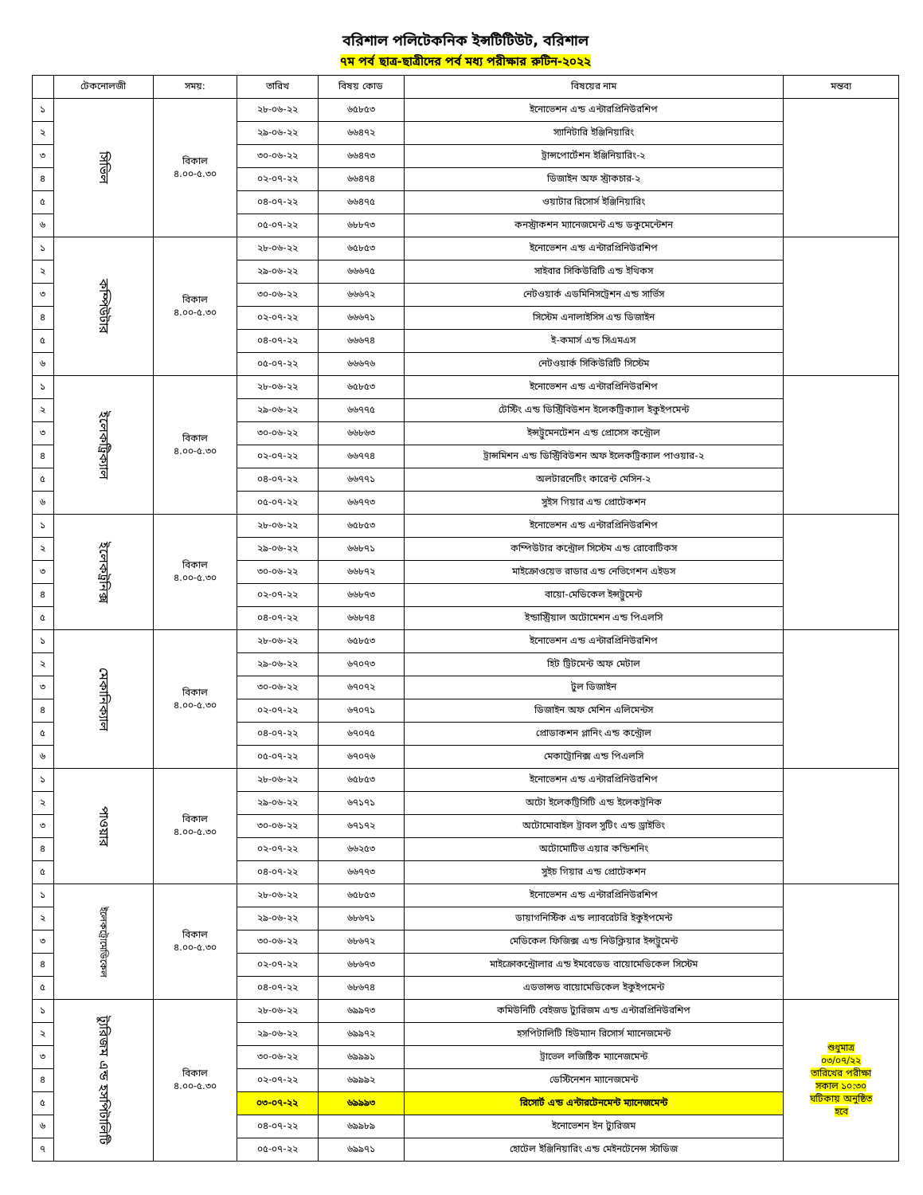বরিশাল পলিটেকনিক ইন্সটিটিউট, বরিশাল
৭ম পর্ব ছাত্র-ছাত্রীদের পর্ব মধ্য পরীক্ষার রুটিন-২০২২
| | টেকনোলজী | সময়: | তারিখ | বিষয় কোড | বিষয়ের নাম | মন্তব্য |
| --- | --- | --- | --- | --- | --- | --- |
| ১ | সিভিল | বিকাল ৪.০০-৫.৩০ | ২৮-০৬-২২ | ৬৫৮৫৩ | ইনোভেশন এন্ড এন্টারপ্রিনিউরশিপ | |
| ২ | | | ২৯-০৬-২২ | ৬৬৪৭২ | স্যানিটারি ইঞ্জিনিয়ারিং | |
| ৩ | | | ৩০-০৬-২২ | ৬৬৪৭৩ | ট্রান্সপোর্টেশন ইঞ্জিনিয়ারিং-২ | |
| ৪ | | | ০২-০৭-২২ | ৬৬৪৭৪ | ডিজাইন অফ স্ট্রাকচার-২ | |
| ৫ | | | ০৪-০৭-২২ | ৬৬৪৭৫ | ওয়াটার রিসোর্স ইঞ্জিনিয়ারিং | |
| ৬ | | | ০৫-০৭-২২ | ৬৮৮৭৩ | কনস্ট্রাকশন ম্যানেজমেন্ট এন্ড ডকুমেন্টেশন | |
| ১ | কম্পিউটার | বিকাল ৪.০০-৫.৩০ | ২৮-০৬-২২ | ৬৫৮৫৩ | ইনোভেশন এন্ড এন্টারপ্রিনিউরশিপ | |
| ২ | | | ২৯-০৬-২২ | ৬৬৬৭৫ | সাইবার সিকিউরিটি এন্ড ইথিকস | |
| ৩ | | | ৩০-০৬-২২ | ৬৬৬৭২ | নেটওয়ার্ক এডমিনিসট্রেশন এন্ড সার্ভিস | |
| ৪ | | | ০২-০৭-২২ | ৬৬৬৭১ | সিস্টেম এনালাইসিস এন্ড ডিজাইন | |
| ৫ | | | ০৪-০৭-২২ | ৬৬৬৭৪ | ই-কমার্স এন্ড সিএমএস | |
| ৬ | | | ০৫-০৭-২২ | ৬৬৬৭৬ | নেটওয়ার্ক সিকিউরিটি সিস্টেম | |
| ১ | ইলেকট্রিক্যাল | বিকাল ৪.০০-৫.৩০ | ২৮-০৬-২২ | ৬৫৮৫৩ | ইনোভেশন এন্ড এন্টারপ্রিনিউরশিপ | |
| ২ | | | ২৯-০৬-২২ | ৬৬৭৭৫ | টেস্টিং এন্ড ডিস্ট্রিবিউশন ইলেকট্রিক্যাল ইকুইপমেন্ট | |
| ৩ | | | ৩০-০৬-২২ | ৬৬৮৬৩ | ইন্সট্রুমেনটেশন এন্ড প্রোসেস কন্ট্রোল | |
| ৪ | | | ০২-০৭-২২ | ৬৬৭৭৪ | ট্রান্সমিশন এন্ড ডিস্ট্রিবিউশন অফ ইলেকট্রিক্যাল পাওয়ার-২ | |
| ৫ | | | ০৪-০৭-২২ | ৬৬৭৭১ | অলটারনেটিং কারেন্ট মেসিন-২ | |
| ৬ | | | ০৫-০৭-২২ | ৬৬৭৭৩ | সুইস গিয়ার এন্ড প্রোটেকশন | |
| ১ | ইলেকট্রনিক্স | বিকাল ৪.০০-৫.৩০ | ২৮-০৬-২২ | ৬৫৮৫৩ | ইনোভেশন এন্ড এন্টারপ্রিনিউরশিপ | |
| ২ | | | ২৯-০৬-২২ | ৬৬৮৭১ | কম্পিউটার কন্ট্রোল সিস্টেম এন্ড রোবোটিকস | |
| ৩ | | | ৩০-০৬-২২ | ৬৬৮৭২ | মাইক্রোওয়েভ রাডার এন্ড নেভিগেশন এইডস | |
| ৪ | | | ০২-০৭-২২ | ৬৬৮৭৩ | বায়ো-মেডিকেল ইন্সট্রুমেন্ট | |
| ৫ | | | ০৪-০৭-২২ | ৬৬৮৭৪ | ইন্ডাস্ট্রিয়াল অটোমেশন এন্ড পিএলসি | |
| ১ | মেকানিক্যাল | বিকাল ৪.০০-৫.৩০ | ২৮-০৬-২২ | ৬৫৮৫৩ | ইনোভেশন এন্ড এন্টারপ্রিনিউরশিপ | |
| ২ | | | ২৯-০৬-২২ | ৬৭০৭৩ | হিট ট্রিটমেন্ট অফ মেটাল | |
| ৩ | | | ৩০-০৬-২২ | ৬৭০৭২ | টুল ডিজাইন | |
| ৪ | | | ০২-০৭-২২ | ৬৭০৭১ | ডিজাইন অফ মেশিন এলিমেন্টস | |
| ৫ | | | ০৪-০৭-২২ | ৬৭০৭৫ | প্রোডাকশন প্লানিং এন্ড কন্ট্রোল | |
| ৬ | | | ০৫-০৭-২২ | ৬৭০৭৬ | মেকাট্রোনিক্স এন্ড পিএলসি | |
| ১ | পাওয়ার | বিকাল ৪.০০-৫.৩০ | ২৮-০৬-২২ | ৬৫৮৫৩ | ইনোভেশন এন্ড এন্টারপ্রিনিউরশিপ | |
| ২ | | | ২৯-০৬-২২ | ৬৭১৭১ | অটো ইলেকট্রিসিটি এন্ড ইলেকট্রনিক | |
| ৩ | | | ৩০-০৬-২২ | ৬৭১৭২ | অটোমোবাইল ট্রাবল সুটিং এন্ড ড্রাইভিং | |
| ৪ | | | ০২-০৭-২২ | ৬৬২৫৩ | অটোমোটিভ এয়ার কন্ডিশনিং | |
| ৫ | | | ০৪-০৭-২২ | ৬৬৭৭৩ | সুইচ গিয়ার এন্ড প্রোটেকশন | |
| ১ | ইলেকট্রোমেডিকেল | বিকাল ৪.০০-৫.৩০ | ২৮-০৬-২২ | ৬৫৮৫৩ | ইনোভেশন এন্ড এন্টারপ্রিনিউরশিপ | |
| ২ | | | ২৯-০৬-২২ | ৬৮৬৭১ | ডায়াগনিস্টিক এন্ড ল্যাবরেটরি ইকুইপমেন্ট | |
| ৩ | | | ৩০-০৬-২২ | ৬৮৬৭২ | মেডিকেল ফিজিক্স এন্ড নিউক্লিয়ার ইন্সট্রুমেন্ট | |
| ৪ | | | ০২-০৭-২২ | ৬৮৬৭৩ | মাইক্রোকন্ট্রোলার এন্ড ইমবেডেড বায়োমেডিকেল সিস্টেম | |
| ৫ | | | ০৪-০৭-২২ | ৬৮৬৭৪ | এডভান্সড বায়োমেডিকেল ইকুইপমেন্ট | |
| ১ | ট্যুরিজম এন্ড হসপিটালিটি | বিকাল ৪.০০-৫.৩০ | ২৮-০৬-২২ | ৬৯৯৭৩ | কমিউনিটি বেইজড ট্যুরিজম এন্ড এন্টারপ্রিনিউরশিপ | শুধুমাত্র ০৩/০৭/২২ তারিখের পরীক্ষা সকাল ১০:৩০ ঘটিকায় অনুষ্ঠিত হবে |
| ২ | | | ২৯-০৬-২২ | ৬৯৯৭২ | হসপিটালিটি হিউম্যান রিসোর্স ম্যানেজমেন্ট | |
| ৩ | | | ৩০-০৬-২২ | ৬৯৯৯১ | ট্রাভেল লজিষ্টিক ম্যানেজমেন্ট | |
| ৪ | | | ০২-০৭-২২ | ৬৯৯৯২ | ডেস্টিনেশন ম্যানেজমেন্ট | |
| ৫ | | | ০৩-০৭-২২ | ৬৯৯৯৩ | রিসোর্ট এন্ড এন্টারটেনমেন্ট ম্যানেজমেন্ট | |
| ৬ | | | ০৪-০৭-২২ | ৬৯৯৮৯ | ইনোভেশন ইন ট্যুরিজম | |
| ৭ | | | ০৫-০৭-২২ | ৬৯৯৭১ | হোটেল ইঞ্জিনিয়ারিং এন্ড মেইনটেনেন্স স্টাডিজ | |